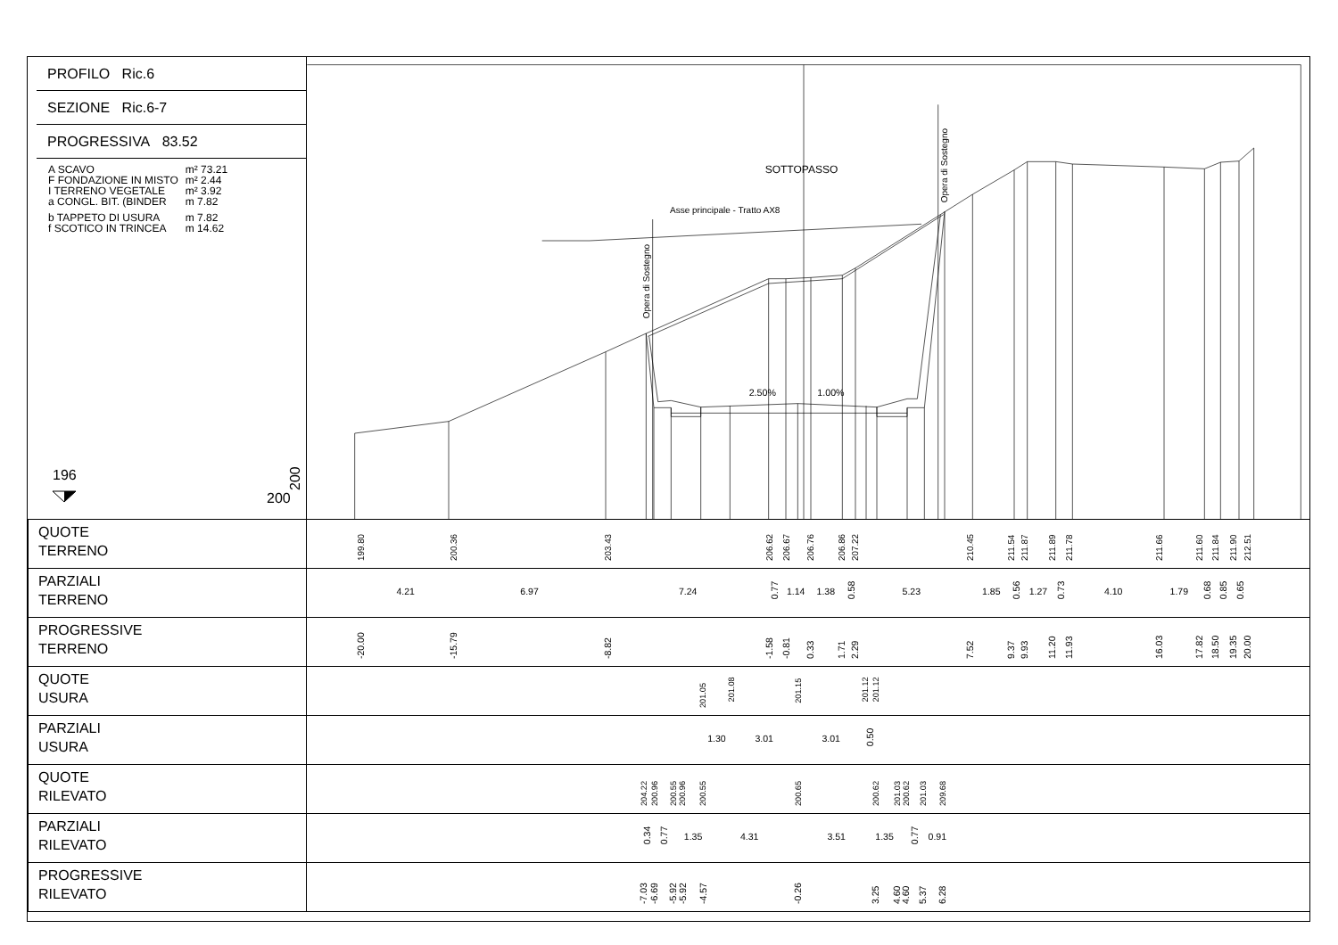PROFILO Ric.6
SEZIONE Ric.6-7
PROGRESSIVA 83.52
| A SCAVO | m² 73.21 |
| F FONDAZIONE IN MISTO | m² 2.44 |
| I TERRENO VEGETALE | m² 3.92 |
| a CONGL. BIT. (BINDER | m 7.82 |
| b TAPPETO DI USURA | m 7.82 |
| f SCOTICO IN TRINCEA | m 14.62 |
196
200
200
SOTTOPASSO
Asse principale - Tratto AX8
Opera di Sostegno
Opera di Sostegno
2.50%
1.00%
| QUOTE TERRENO | 199.80 200.36 203.43 206.62 206.67 206.76 206.86 207.22 210.45 211.54 211.87 211.89 211.78 211.66 211.60 211.84 211.90 212.51 |
| PARZIALI TERRENO | 4.21 6.97 7.24 0.77 1.14 1.38 0.58 5.23 1.85 0.56 1.27 0.73 4.10 1.79 0.68 0.85 0.65 |
| PROGRESSIVE TERRENO | -20.00 -15.79 -8.82 -1.58 -0.81 0.33 1.71 2.29 7.52 9.37 9.93 11.20 11.93 16.03 17.82 18.50 19.35 20.00 |
| QUOTE USURA | 201.05 201.08 201.15 201.12 201.12 |
| PARZIALI USURA | 1.30 3.01 3.01 0.50 |
| QUOTE RILEVATO | 204.22 200.96 200.55 200.96 200.55 200.65 200.62 201.03 200.62 201.03 209.68 |
| PARZIALI RILEVATO | 0.34 0.77 1.35 4.31 3.51 1.35 0.77 0.91 |
| PROGRESSIVE RILEVATO | -7.03 -6.69 -5.92 -5.92 -4.57 -0.26 3.25 4.60 4.60 5.37 6.28 |